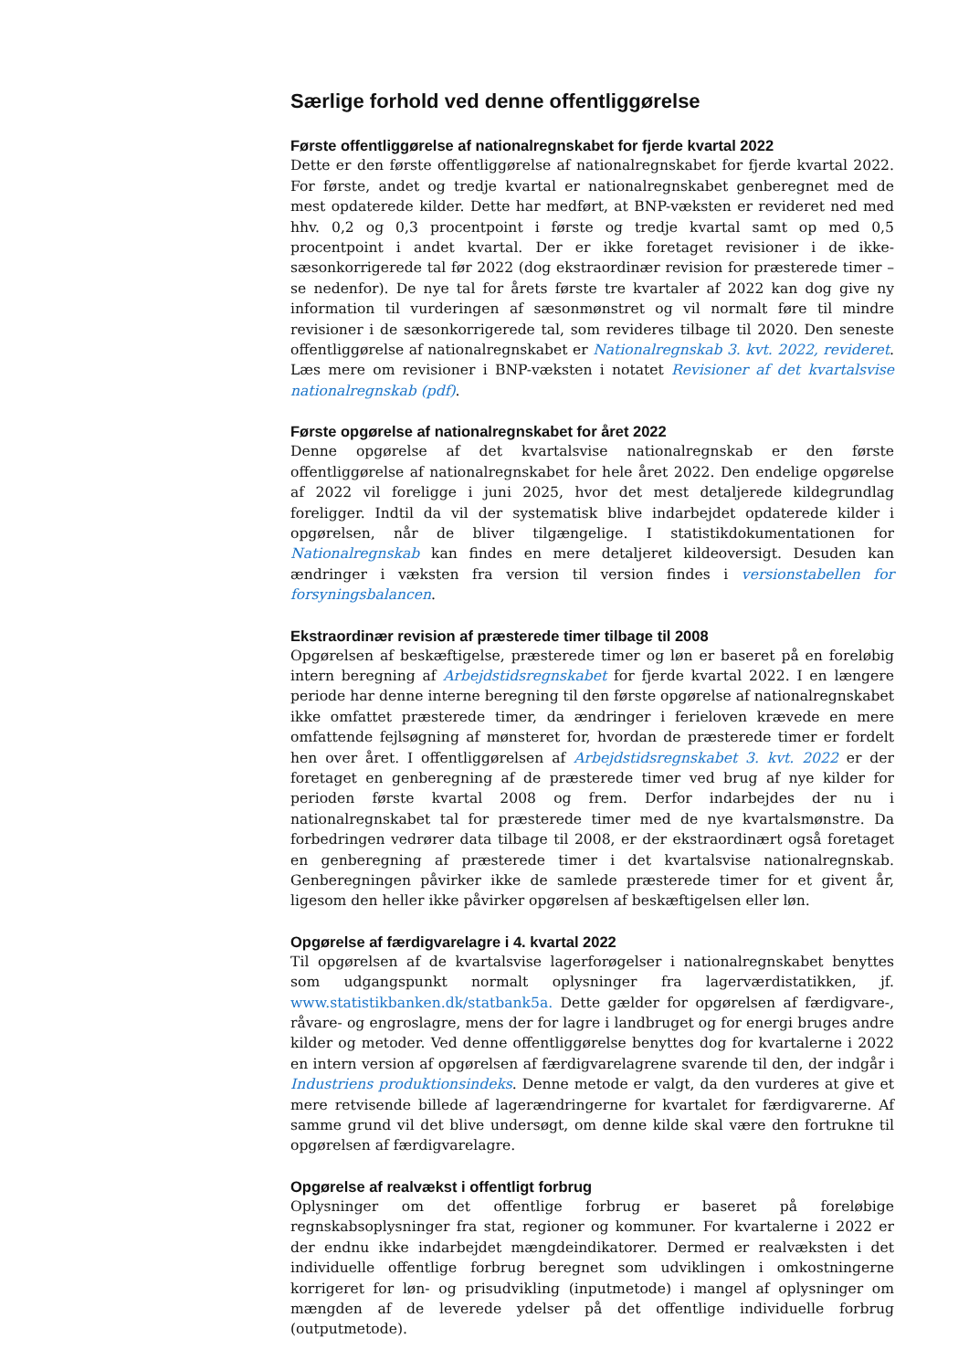Særlige forhold ved denne offentliggørelse
Første offentliggørelse af nationalregnskabet for fjerde kvartal 2022
Dette er den første offentliggørelse af nationalregnskabet for fjerde kvartal 2022. For første, andet og tredje kvartal er nationalregnskabet genberegnet med de mest opdaterede kilder. Dette har medført, at BNP-væksten er revideret ned med hhv. 0,2 og 0,3 procentpoint i første og tredje kvartal samt op med 0,5 procentpoint i andet kvartal. Der er ikke foretaget revisioner i de ikke-sæsonkorrigerede tal før 2022 (dog ekstraordinær revision for præsterede timer – se nedenfor). De nye tal for årets første tre kvartaler af 2022 kan dog give ny information til vurderingen af sæsonmønstret og vil normalt føre til mindre revisioner i de sæsonkorrigerede tal, som revideres tilbage til 2020. Den seneste offentliggørelse af nationalregnskabet er Nationalregnskab 3. kvt. 2022, revideret. Læs mere om revisioner i BNP-væksten i notatet Revisioner af det kvartalsvise nationalregnskab (pdf).
Første opgørelse af nationalregnskabet for året 2022
Denne opgørelse af det kvartalsvise nationalregnskab er den første offentliggørelse af nationalregnskabet for hele året 2022. Den endelige opgørelse af 2022 vil foreligge i juni 2025, hvor det mest detaljerede kildegrundlag foreligger. Indtil da vil der systematisk blive indarbejdet opdaterede kilder i opgørelsen, når de bliver tilgængelige. I statistikdokumentationen for Nationalregnskab kan findes en mere detaljeret kildeoversigt. Desuden kan ændringer i væksten fra version til version findes i versionstabellen for forsyningsbalancen.
Ekstraordinær revision af præsterede timer tilbage til 2008
Opgørelsen af beskæftigelse, præsterede timer og løn er baseret på en foreløbig intern beregning af Arbejdstidsregnskabet for fjerde kvartal 2022. I en længere periode har denne interne beregning til den første opgørelse af nationalregnskabet ikke omfattet præsterede timer, da ændringer i ferieloven krævede en mere omfattende fejlsøgning af mønsteret for, hvordan de præsterede timer er fordelt hen over året. I offentliggørelsen af Arbejdstidsregnskabet 3. kvt. 2022 er der foretaget en genberegning af de præsterede timer ved brug af nye kilder for perioden første kvartal 2008 og frem. Derfor indarbejdes der nu i nationalregnskabet tal for præsterede timer med de nye kvartalsmønstre. Da forbedringen vedrører data tilbage til 2008, er der ekstraordinært også foretaget en genberegning af præsterede timer i det kvartalsvise nationalregnskab. Genberegningen påvirker ikke de samlede præsterede timer for et givent år, ligesom den heller ikke påvirker opgørelsen af beskæftigelsen eller løn.
Opgørelse af færdigvarelagre i 4. kvartal 2022
Til opgørelsen af de kvartalsvise lagerforøgelser i nationalregnskabet benyttes som udgangspunkt normalt oplysninger fra lagerværdistatikken, jf. www.statistikbanken.dk/statbank5a. Dette gælder for opgørelsen af færdigvare-, råvare- og engroslagre, mens der for lagre i landbruget og for energi bruges andre kilder og metoder. Ved denne offentliggørelse benyttes dog for kvartalerne i 2022 en intern version af opgørelsen af færdigvarelagrene svarende til den, der indgår i Industriens produktionsindeks. Denne metode er valgt, da den vurderes at give et mere retvisende billede af lagerændringerne for kvartalet for færdigvarerne. Af samme grund vil det blive undersøgt, om denne kilde skal være den fortrukne til opgørelsen af færdigvarelagre.
Opgørelse af realvækst i offentligt forbrug
Oplysninger om det offentlige forbrug er baseret på foreløbige regnskabsoplysninger fra stat, regioner og kommuner. For kvartalerne i 2022 er der endnu ikke indarbejdet mængdeindikatorer. Dermed er realvæksten i det individuelle offentlige forbrug beregnet som udviklingen i omkostningerne korrigeret for løn- og prisudvikling (inputmetode) i mangel af oplysninger om mængden af de leverede ydelser på det offentlige individuelle forbrug (outputmetode).